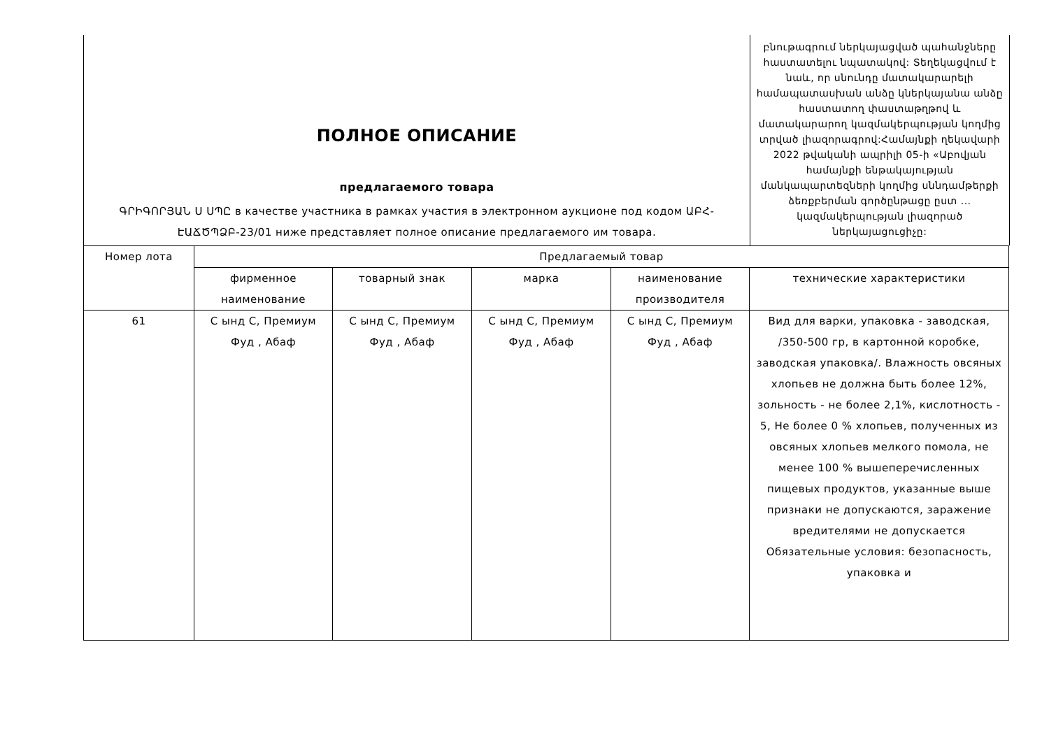ПОЛНОЕ ОПИСАНИЕ
предлагаемого товара
ԳՐԻԳՈՐՅԱՆ Ս ՍՊԸ в качестве участника в рамках участия в электронном аукционе под кодом ԱԲՀ-ԷԱՃԾՊՁԲ-23/01 ниже представляет полное описание предлагаемого им товара.
բնութագրում ներկայացված պահանջները հաստատելու նպատակով: Տեղեկացվում է նաև, որ սնունդը մատակարարելի համապատասխան անձը կներկայանա անձը հաստատող փաստաթղթով և մատակարարող կազմակերպության կողմից տրված լիազորագրով:Համայնքի ղեկավարի 2022 թվականի ապրիլի 05-ի «Աբովյան համայնքի ենթակայության մանկապարտեզների կողմից սննդամթերքի ձեռքբերման գործընթացը ըստ ... կազմակերպության լիազորած ներկայացուցիչը:
| Номер лота | Предлагаемый товар | | | | |
| --- | --- | --- | --- | --- | --- |
| | фирменное наименование | товарный знак | марка | наименование производителя | технические характеристики |
| 61 | С ынд С, Премиум Фуд , Абаф | С ынд С, Премиум Фуд , Абаф | С ынд С, Премиум Фуд , Абаф | С ынд С, Премиум Фуд , Абаф | Вид для варки, упаковка - заводская, /350-500 гр, в картонной коробке, заводская упаковка/. Влажность овсяных хлопьев не должна быть более 12%, зольность - не более 2,1%, кислотность - 5, Не более 0 % хлопьев, полученных из овсяных хлопьев мелкого помола, не менее 100 % вышеперечисленных пищевых продуктов, указанные выше признаки не допускаются, заражение вредителями не допускается Обязательные условия: безопасность, упаковка и |